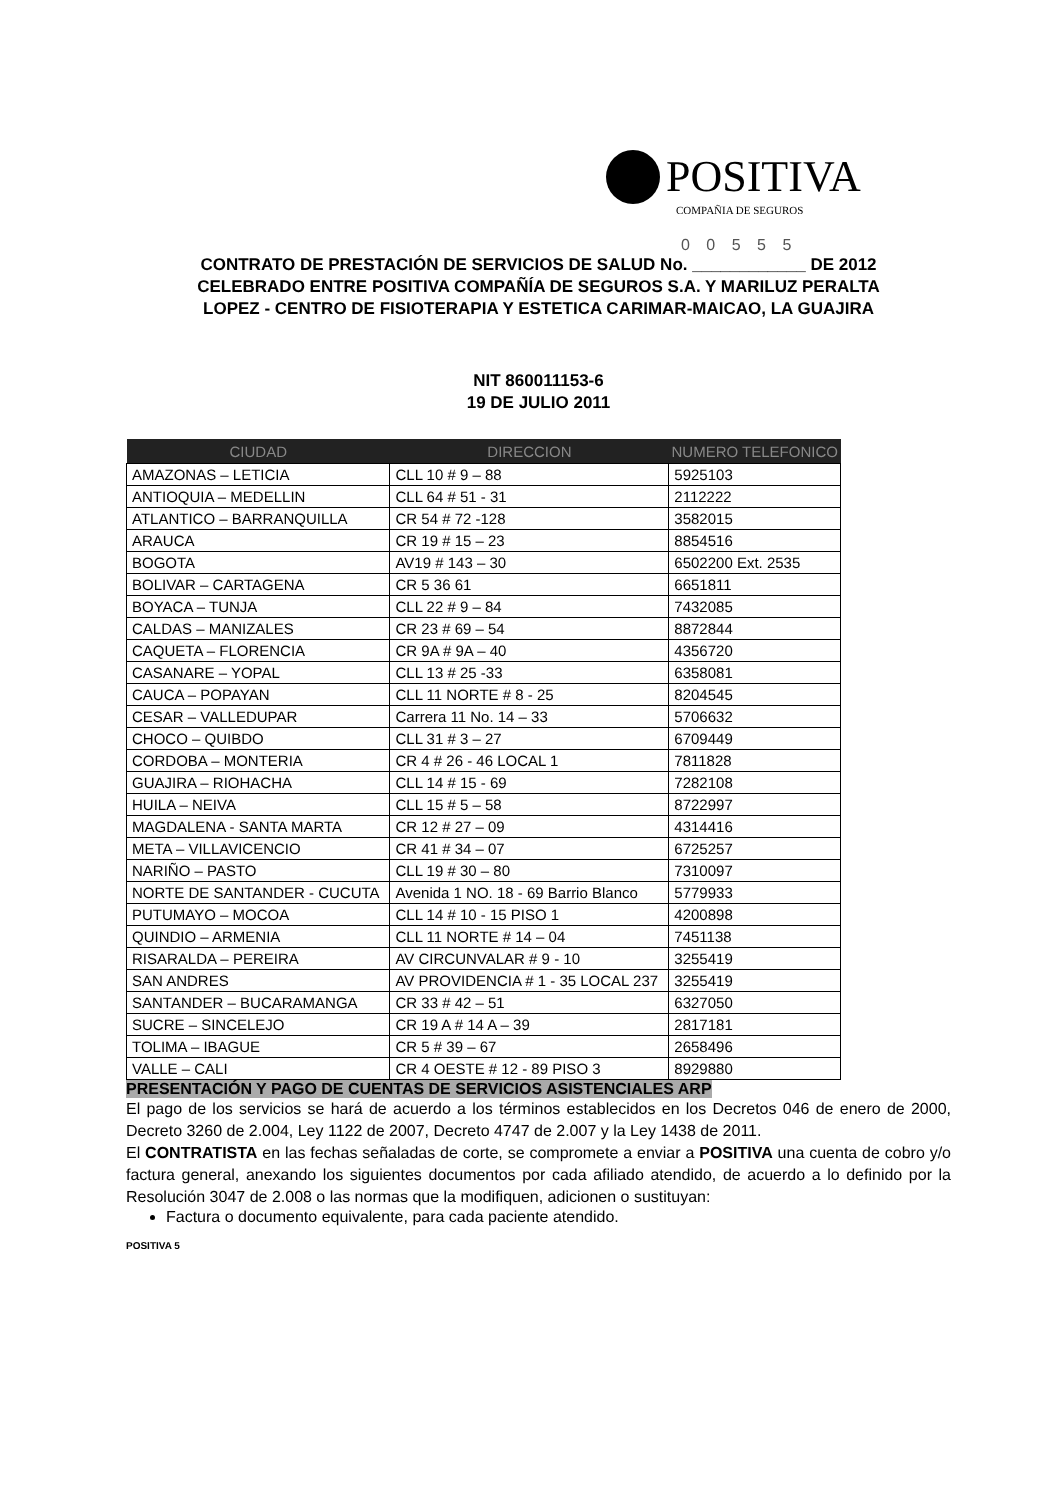POSITIVA
COMPAÑIA DE SEGUROS
0 0 5 5 5
CONTRATO DE PRESTACIÓN DE SERVICIOS DE SALUD No. ____________ DE 2012
CELEBRADO ENTRE POSITIVA COMPAÑÍA DE SEGUROS S.A. Y MARILUZ PERALTA
LOPEZ - CENTRO DE FISIOTERAPIA Y ESTETICA CARIMAR-MAICAO, LA GUAJIRA
NIT 860011153-6
19 DE JULIO 2011
| CIUDAD | DIRECCION | NUMERO TELEFONICO |
| --- | --- | --- |
| AMAZONAS – LETICIA | CLL 10 # 9 – 88 | 5925103 |
| ANTIOQUIA – MEDELLIN | CLL 64 # 51 - 31 | 2112222 |
| ATLANTICO – BARRANQUILLA | CR 54 # 72 -128 | 3582015 |
| ARAUCA | CR 19 # 15 – 23 | 8854516 |
| BOGOTA | AV19 # 143 – 30 | 6502200 Ext. 2535 |
| BOLIVAR – CARTAGENA | CR 5 36 61 | 6651811 |
| BOYACA – TUNJA | CLL 22 # 9 – 84 | 7432085 |
| CALDAS – MANIZALES | CR 23 # 69 – 54 | 8872844 |
| CAQUETA – FLORENCIA | CR 9A # 9A – 40 | 4356720 |
| CASANARE – YOPAL | CLL 13 # 25 -33 | 6358081 |
| CAUCA – POPAYAN | CLL 11 NORTE # 8 - 25 | 8204545 |
| CESAR – VALLEDUPAR | Carrera 11 No. 14 – 33 | 5706632 |
| CHOCO – QUIBDO | CLL 31 # 3 – 27 | 6709449 |
| CORDOBA – MONTERIA | CR 4 # 26 - 46 LOCAL 1 | 7811828 |
| GUAJIRA – RIOHACHA | CLL 14 # 15 - 69 | 7282108 |
| HUILA – NEIVA | CLL 15 # 5 – 58 | 8722997 |
| MAGDALENA - SANTA MARTA | CR 12 # 27 – 09 | 4314416 |
| META – VILLAVICENCIO | CR 41 # 34 – 07 | 6725257 |
| NARIÑO – PASTO | CLL 19 # 30 – 80 | 7310097 |
| NORTE DE SANTANDER - CUCUTA | Avenida 1 NO. 18 - 69 Barrio Blanco | 5779933 |
| PUTUMAYO – MOCOA | CLL 14 # 10 - 15 PISO 1 | 4200898 |
| QUINDIO – ARMENIA | CLL 11 NORTE # 14 – 04 | 7451138 |
| RISARALDA – PEREIRA | AV CIRCUNVALAR # 9 - 10 | 3255419 |
| SAN ANDRES | AV PROVIDENCIA # 1 - 35 LOCAL 237 | 3255419 |
| SANTANDER – BUCARAMANGA | CR 33 # 42 – 51 | 6327050 |
| SUCRE – SINCELEJO | CR 19 A # 14 A – 39 | 2817181 |
| TOLIMA – IBAGUE | CR 5 # 39 – 67 | 2658496 |
| VALLE – CALI | CR 4 OESTE # 12 - 89 PISO 3 | 8929880 |
PRESENTACIÓN Y PAGO DE CUENTAS DE SERVICIOS ASISTENCIALES ARP
El pago de los servicios se hará de acuerdo a los términos establecidos en los Decretos 046 de enero de 2000, Decreto 3260 de 2.004, Ley 1122 de 2007, Decreto 4747 de 2.007 y la Ley 1438 de 2011.
El CONTRATISTA en las fechas señaladas de corte, se compromete a enviar a POSITIVA una cuenta de cobro y/o factura general, anexando los siguientes documentos por cada afiliado atendido, de acuerdo a lo definido por la Resolución 3047 de 2.008 o las normas que la modifiquen, adicionen o sustituyan:
Factura o documento equivalente, para cada paciente atendido.
POSITIVA 5